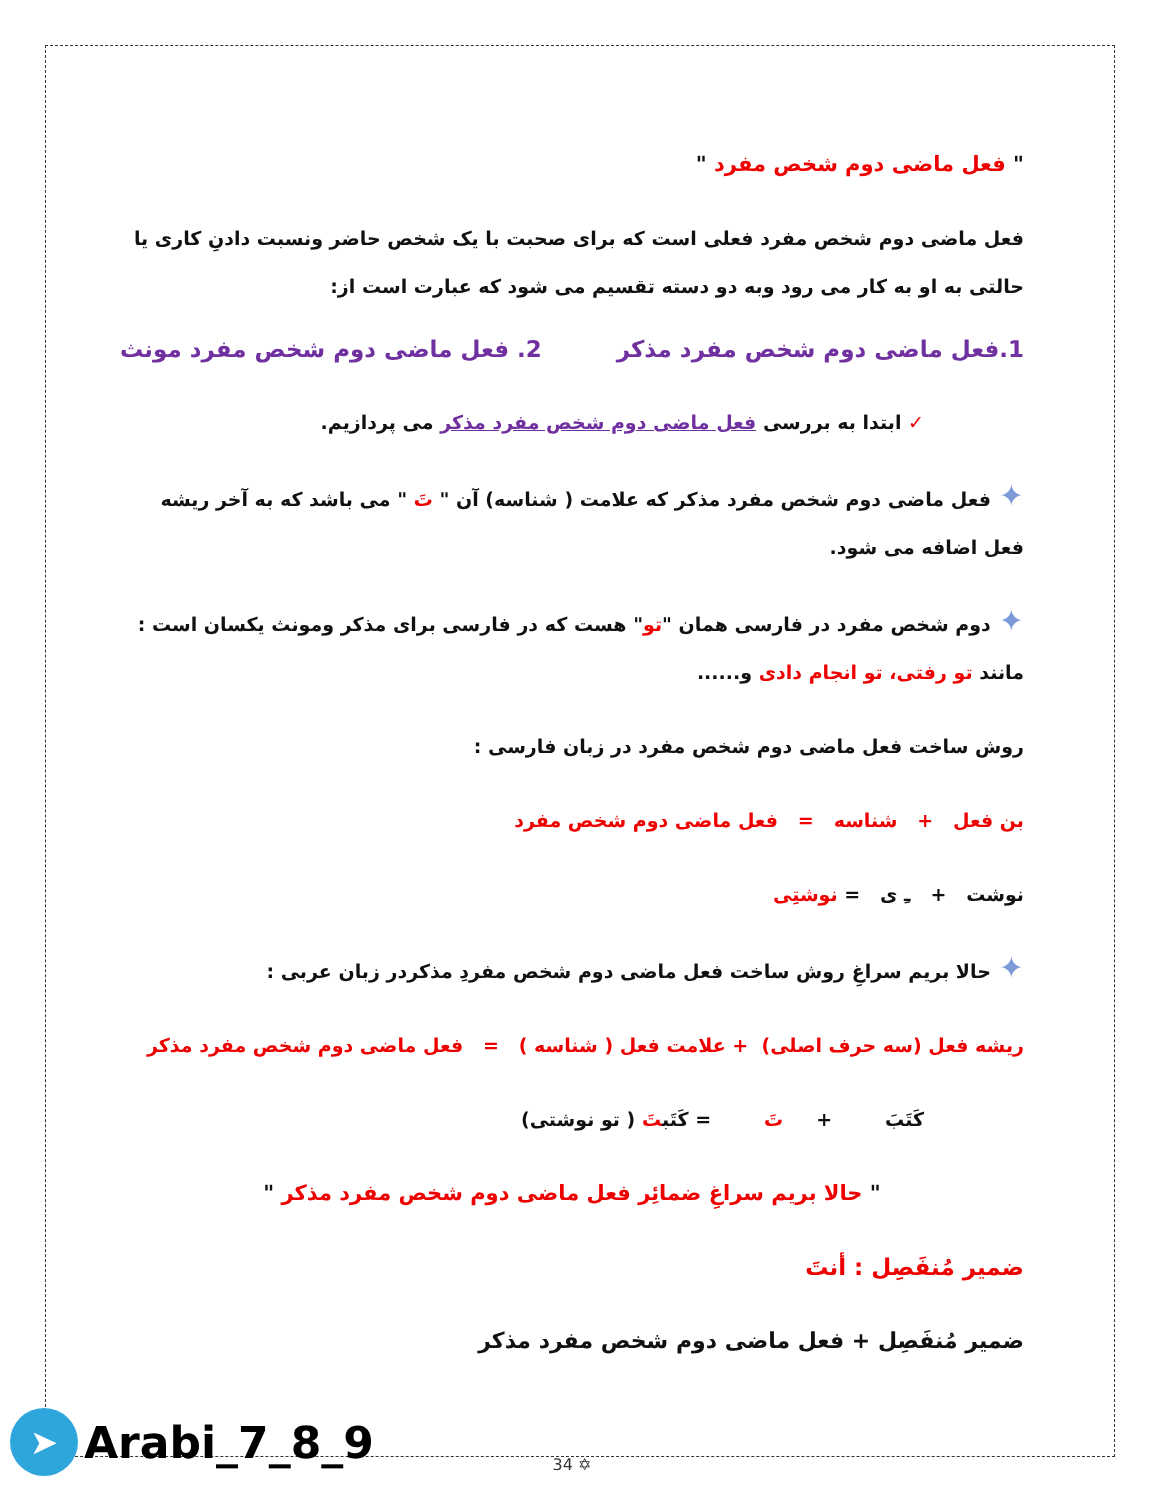" فعل ماضی دوم شخص مفرد "
فعل ماضی دوم شخص مفرد فعلی است که برای صحبت با یک شخص حاضر ونسبت دادنِ کاری یا حالتی به او به کار می رود وبه دو دسته تقسیم می شود که عبارت است از:
1.فعل ماضی دوم شخص مفرد مذکر 2. فعل ماضی دوم شخص مفرد مونث
✓ ابتدا به بررسی فعل ماضی دوم شخص مفرد مذکر می پردازیم.
✦فعل ماضی دوم شخص مفرد مذکر که علامت ( شناسه) آن " تَ " می باشد که به آخر ریشه فعل اضافه می شود.
✦دوم شخص مفرد در فارسی همان "تو" هست که در فارسی برای مذکر ومونث یکسان است : مانند تو رفتی، تو انجام دادی و......
روش ساخت فعل ماضی دوم شخص مفرد در زبان فارسی :
بن فعل + شناسه = فعل ماضی دوم شخص مفرد
نوشت + ـِ ی = نوشتِی
✦حالا بریم سراغِ روش ساخت فعل ماضی دوم شخص مفردِ مذکردر زبان عربی :
ریشه فعل (سه حرف اصلی) + علامت فعل ( شناسه ) = فعل ماضی دوم شخص مفرد مذکر
كَتَبَ + تَ = كَتَبتَ ( تو نوشتی)
" حالا بریم سراغِ ضمائِر فعل ماضی دوم شخص مفرد مذکر "
ضمیر مُنفَصِل : أنتَ
ضمیر مُنفَصِل + فعل ماضی دوم شخص مفرد مذکر
✡ 34
➤
Arabi_7_8_9